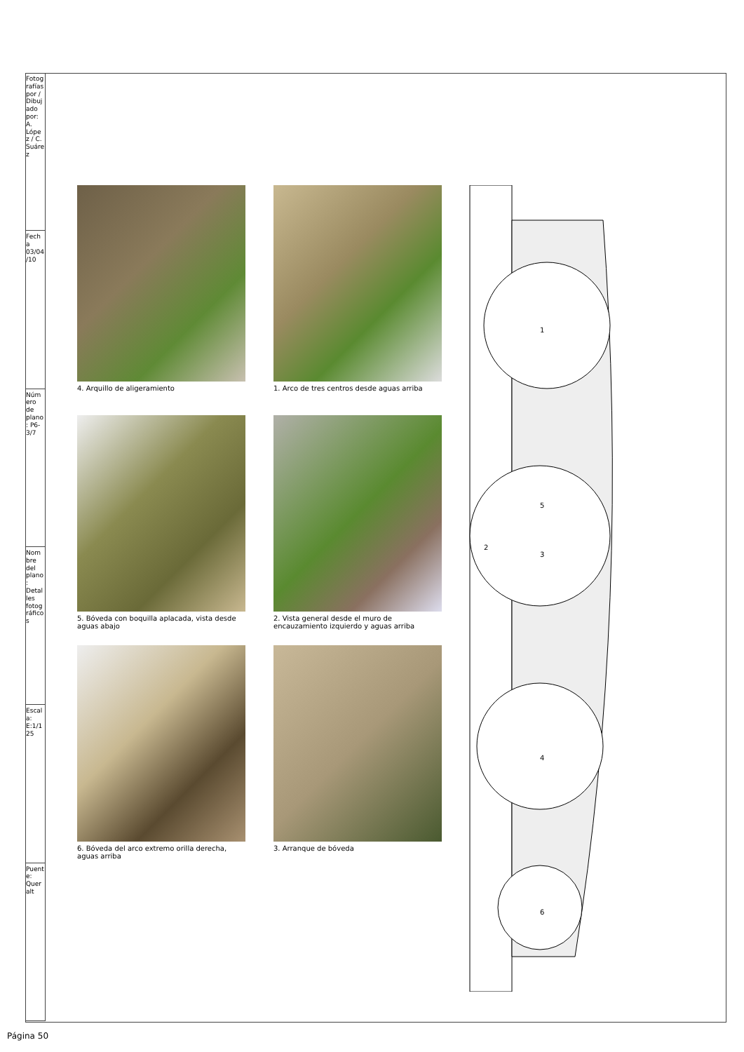Fotografías por / Dibujado por: A. López / C. Suárez
Fecha 03/04/10
Número de plano: P6-3/7
Nombre del plano: Detalles fotográficos
Escala: E:1/125
Puente: Queralt
4. Arquillo de aligeramiento
1. Arco de tres centros desde aguas arriba
5. Bóveda con boquilla aplacada, vista desde aguas abajo
2. Vista general desde el muro de encauzamiento izquierdo y aguas arriba
6. Bóveda del arco extremo orilla derecha, aguas arriba
3. Arranque de bóveda
1
2
3
4
5
6
Página 50